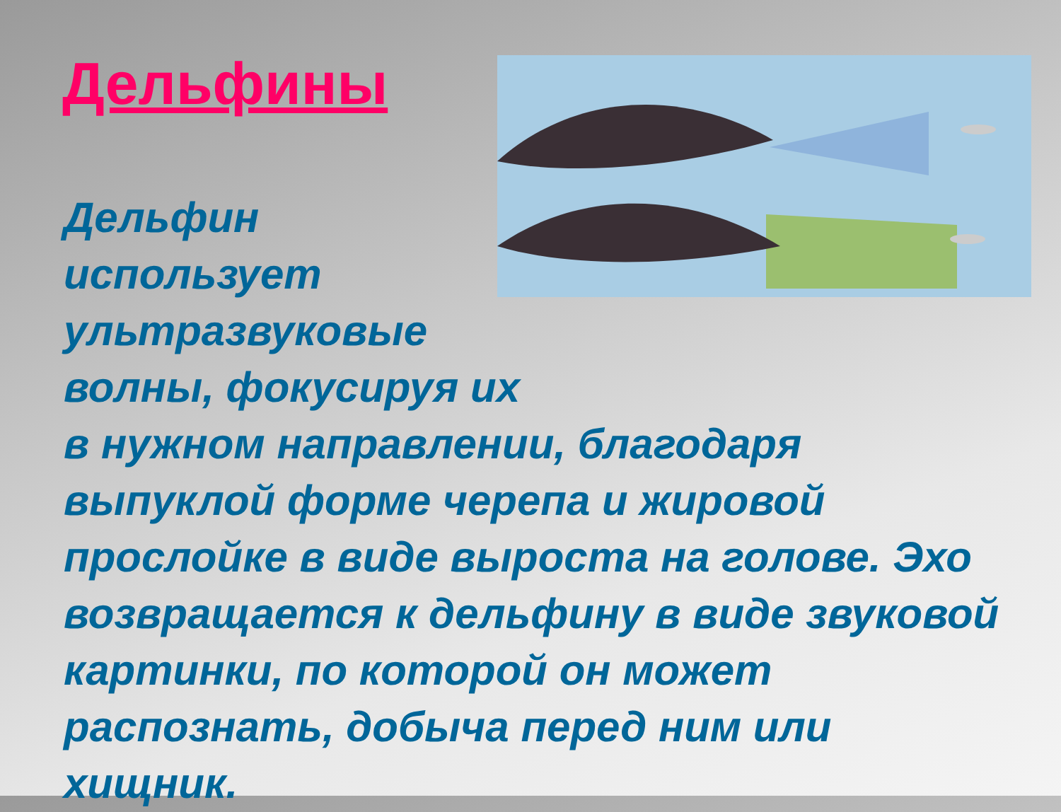Дельфины
Дельфин
использует
ультразвуковые
волны, фокусируя их
в нужном направлении, благодаря выпуклой форме черепа и жировой прослойке в виде выроста на голове. Эхо возвращается к дельфину в виде звуковой картинки, по которой он может распознать, добыча перед ним или хищник.